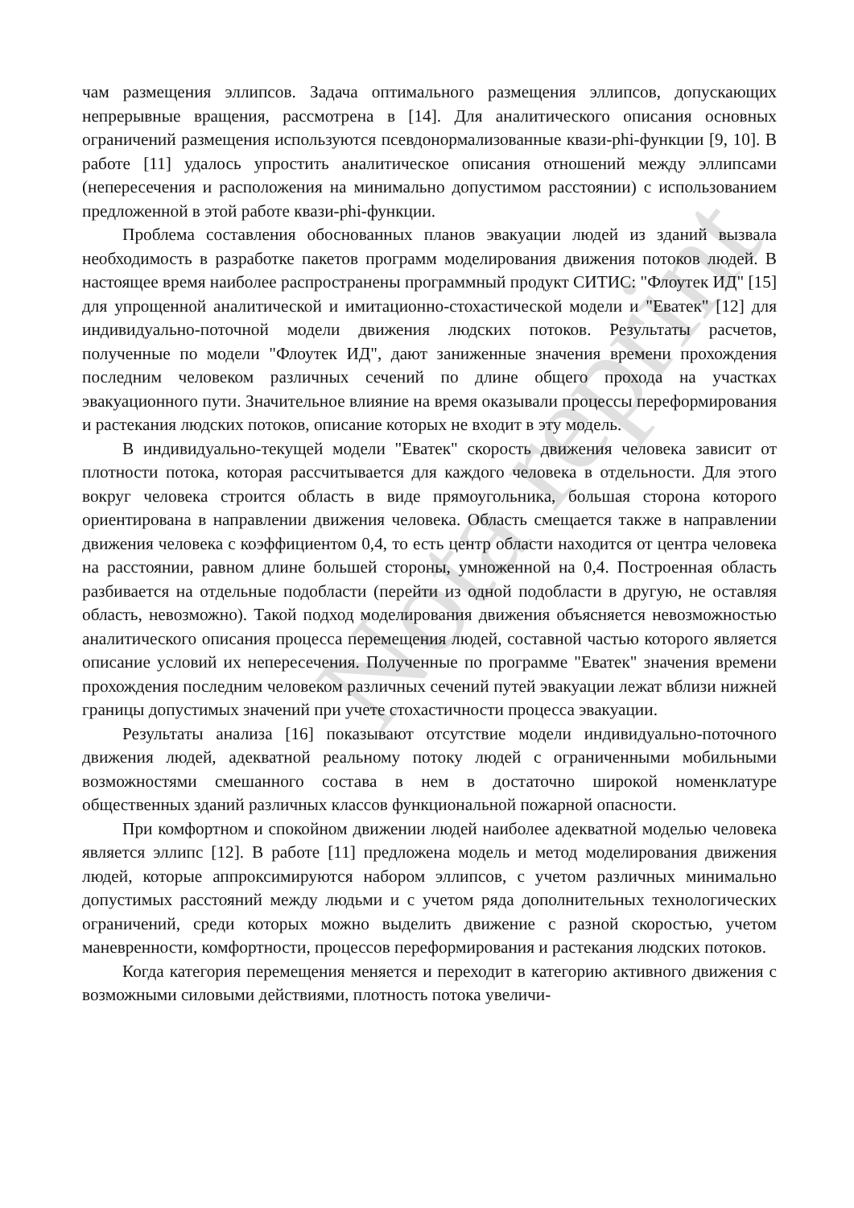чам размещения эллипсов. Задача оптимального размещения эллипсов, допускающих непрерывные вращения, рассмотрена в [14]. Для аналитического описания основных ограничений размещения используются псевдонормализованные квази-phi-функции [9, 10]. В работе [11] удалось упростить аналитическое описания отношений между эллипсами (непересечения и расположения на минимально допустимом расстоянии) с использованием предложенной в этой работе квази-phi-функции.
Проблема составления обоснованных планов эвакуации людей из зданий вызвала необходимость в разработке пакетов программ моделирования движения потоков людей. В настоящее время наиболее распространены программный продукт СИТИС: "Флоутек ИД" [15] для упрощенной аналитической и имитационно-стохастической модели и "Еватек" [12] для индивидуально-поточной модели движения людских потоков. Результаты расчетов, полученные по модели "Флоутек ИД", дают заниженные значения времени прохождения последним человеком различных сечений по длине общего прохода на участках эвакуационного пути. Значительное влияние на время оказывали процессы переформирования и растекания людских потоков, описание которых не входит в эту модель.
В индивидуально-текущей модели "Еватек" скорость движения человека зависит от плотности потока, которая рассчитывается для каждого человека в отдельности. Для этого вокруг человека строится область в виде прямоугольника, большая сторона которого ориентирована в направлении движения человека. Область смещается также в направлении движения человека с коэффициентом 0,4, то есть центр области находится от центра человека на расстоянии, равном длине большей стороны, умноженной на 0,4. Построенная область разбивается на отдельные подобласти (перейти из одной подобласти в другую, не оставляя область, невозможно). Такой подход моделирования движения объясняется невозможностью аналитического описания процесса перемещения людей, составной частью которого является описание условий их непересечения. Полученные по программе "Еватек" значения времени прохождения последним человеком различных сечений путей эвакуации лежат вблизи нижней границы допустимых значений при учете стохастичности процесса эвакуации.
Результаты анализа [16] показывают отсутствие модели индивидуально-поточного движения людей, адекватной реальному потоку людей с ограниченными мобильными возможностями смешанного состава в нем в достаточно широкой номенклатуре общественных зданий различных классов функциональной пожарной опасности.
При комфортном и спокойном движении людей наиболее адекватной моделью человека является эллипс [12]. В работе [11] предложена модель и метод моделирования движения людей, которые аппроксимируются набором эллипсов, с учетом различных минимально допустимых расстояний между людьми и с учетом ряда дополнительных технологических ограничений, среди которых можно выделить движение с разной скоростью, учетом маневренности, комфортности, процессов переформирования и растекания людских потоков.
Когда категория перемещения меняется и переходит в категорию активного движения с возможными силовыми действиями, плотность потока увеличи-
Nota reprint